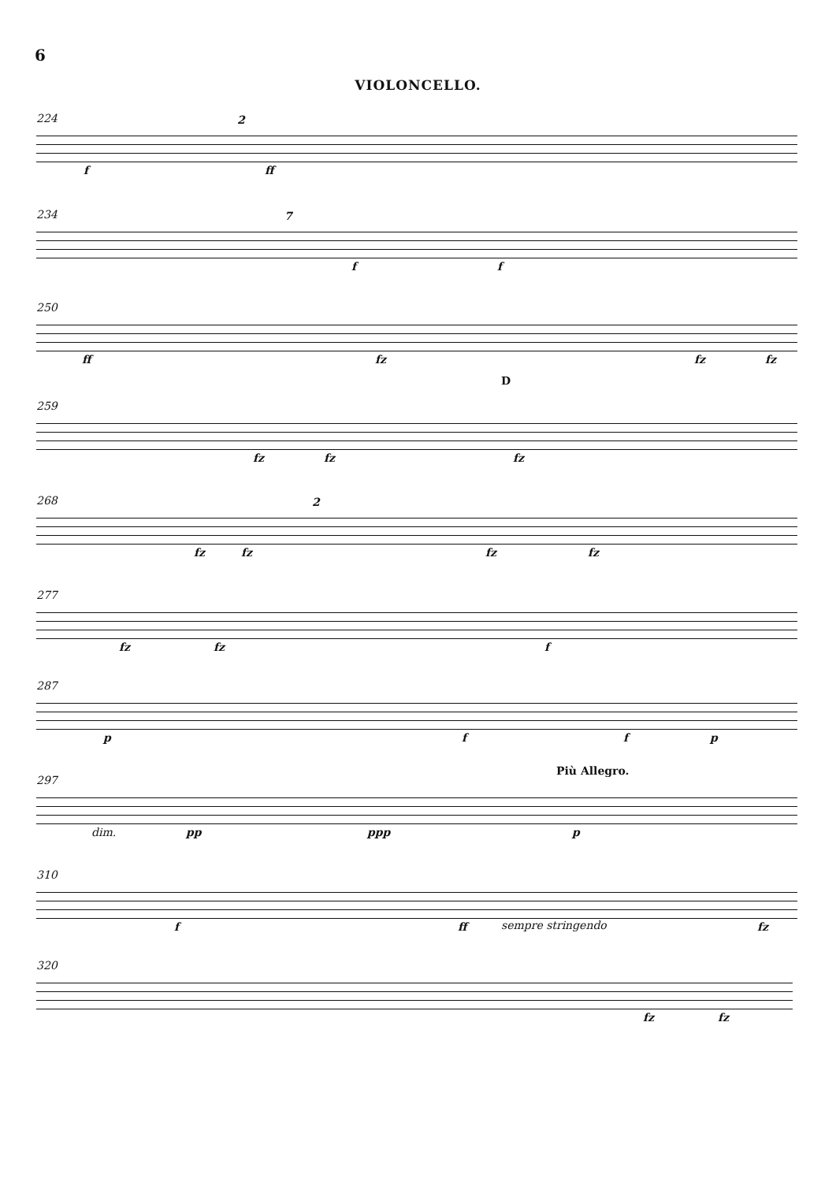6
VIOLONCELLO.
224
f
2
ff
234
7
f f
250
ff fz fz fz
259
fz fz
D
fz
268
fz fz
2
fz fz
277
fz fz f
287
p f f p
297
dim. pp ppp
Più Allegro.
p
310
f ff sempre stringendo fz
320
fz fz